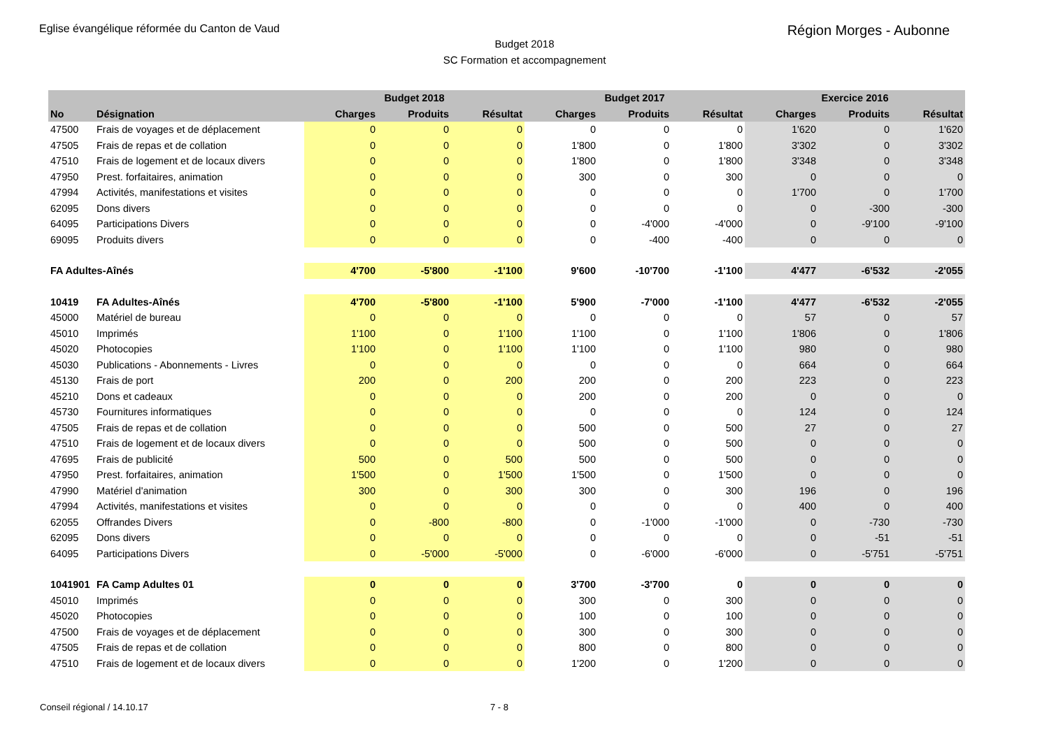Eglise évangélique réformée du Canton de Vaud Région Morges - Aubonne
Budget 2018
SC Formation et accompagnement
| | | Budget 2018 | | | Budget 2017 | | | Exercice 2016 | | |
| --- | --- | --- | --- | --- | --- | --- | --- | --- | --- | --- |
| No | Désignation | Charges | Produits | Résultat | Charges | Produits | Résultat | Charges | Produits | Résultat |
| 47500 | Frais de voyages et de déplacement | 0 | 0 | 0 | 0 | 0 | 0 | 1'620 | 0 | 1'620 |
| 47505 | Frais de repas et de collation | 0 | 0 | 0 | 1'800 | 0 | 1'800 | 3'302 | 0 | 3'302 |
| 47510 | Frais de logement et de locaux divers | 0 | 0 | 0 | 1'800 | 0 | 1'800 | 3'348 | 0 | 3'348 |
| 47950 | Prest. forfaitaires, animation | 0 | 0 | 0 | 300 | 0 | 300 | 0 | 0 | 0 |
| 47994 | Activités, manifestations et visites | 0 | 0 | 0 | 0 | 0 | 0 | 1'700 | 0 | 1'700 |
| 62095 | Dons divers | 0 | 0 | 0 | 0 | 0 | 0 | 0 | -300 | -300 |
| 64095 | Participations Divers | 0 | 0 | 0 | 0 | -4'000 | -4'000 | 0 | -9'100 | -9'100 |
| 69095 | Produits divers | 0 | 0 | 0 | 0 | -400 | -400 | 0 | 0 | 0 |
| FA Adultes-Aînés | | 4'700 | -5'800 | -1'100 | 9'600 | -10'700 | -1'100 | 4'477 | -6'532 | -2'055 |
| 10419 | FA Adultes-Aînés | 4'700 | -5'800 | -1'100 | 5'900 | -7'000 | -1'100 | 4'477 | -6'532 | -2'055 |
| 45000 | Matériel de bureau | 0 | 0 | 0 | 0 | 0 | 0 | 57 | 0 | 57 |
| 45010 | Imprimés | 1'100 | 0 | 1'100 | 1'100 | 0 | 1'100 | 1'806 | 0 | 1'806 |
| 45020 | Photocopies | 1'100 | 0 | 1'100 | 1'100 | 0 | 1'100 | 980 | 0 | 980 |
| 45030 | Publications - Abonnements - Livres | 0 | 0 | 0 | 0 | 0 | 0 | 664 | 0 | 664 |
| 45130 | Frais de port | 200 | 0 | 200 | 200 | 0 | 200 | 223 | 0 | 223 |
| 45210 | Dons et cadeaux | 0 | 0 | 0 | 200 | 0 | 200 | 0 | 0 | 0 |
| 45730 | Fournitures informatiques | 0 | 0 | 0 | 0 | 0 | 0 | 124 | 0 | 124 |
| 47505 | Frais de repas et de collation | 0 | 0 | 0 | 500 | 0 | 500 | 27 | 0 | 27 |
| 47510 | Frais de logement et de locaux divers | 0 | 0 | 0 | 500 | 0 | 500 | 0 | 0 | 0 |
| 47695 | Frais de publicité | 500 | 0 | 500 | 500 | 0 | 500 | 0 | 0 | 0 |
| 47950 | Prest. forfaitaires, animation | 1'500 | 0 | 1'500 | 1'500 | 0 | 1'500 | 0 | 0 | 0 |
| 47990 | Matériel d'animation | 300 | 0 | 300 | 300 | 0 | 300 | 196 | 0 | 196 |
| 47994 | Activités, manifestations et visites | 0 | 0 | 0 | 0 | 0 | 0 | 400 | 0 | 400 |
| 62055 | Offrandes Divers | 0 | -800 | -800 | 0 | -1'000 | -1'000 | 0 | -730 | -730 |
| 62095 | Dons divers | 0 | 0 | 0 | 0 | 0 | 0 | 0 | -51 | -51 |
| 64095 | Participations Divers | 0 | -5'000 | -5'000 | 0 | -6'000 | -6'000 | 0 | -5'751 | -5'751 |
| 1041901 | FA Camp Adultes 01 | 0 | 0 | 0 | 3'700 | -3'700 | 0 | 0 | 0 | 0 |
| 45010 | Imprimés | 0 | 0 | 0 | 300 | 0 | 300 | 0 | 0 | 0 |
| 45020 | Photocopies | 0 | 0 | 0 | 100 | 0 | 100 | 0 | 0 | 0 |
| 47500 | Frais de voyages et de déplacement | 0 | 0 | 0 | 300 | 0 | 300 | 0 | 0 | 0 |
| 47505 | Frais de repas et de collation | 0 | 0 | 0 | 800 | 0 | 800 | 0 | 0 | 0 |
| 47510 | Frais de logement et de locaux divers | 0 | 0 | 0 | 1'200 | 0 | 1'200 | 0 | 0 | 0 |
Conseil régional / 14.10.17 7 - 8